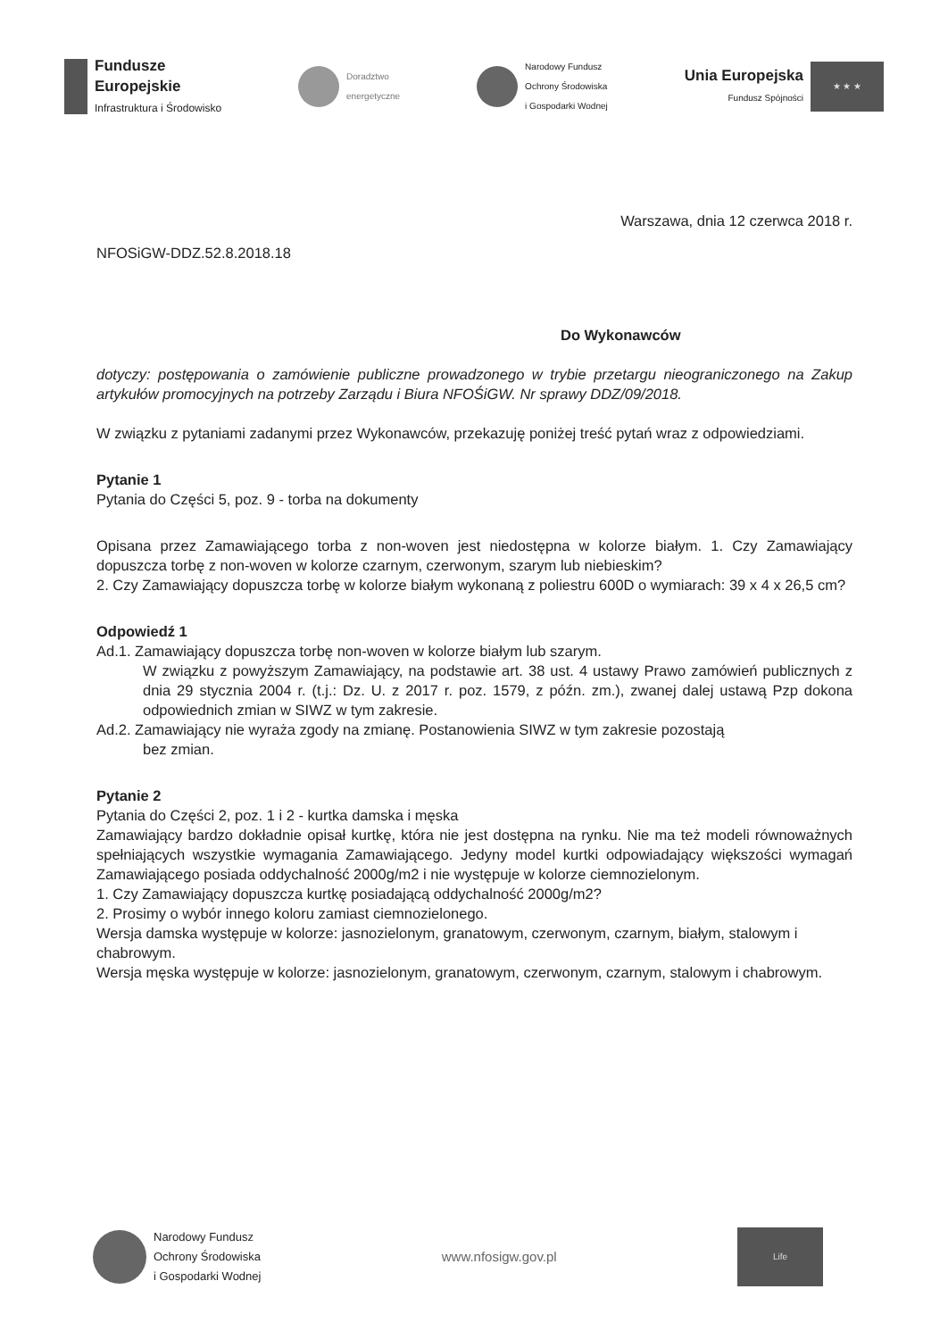Fundusze
Europejskie
Infrastruktura i Środowisko
Doradztwo
energetyczne
Narodowy Fundusz
Ochrony Środowiska
i Gospodarki Wodnej
Unia Europejska
Fundusz Spójności
★ ★ ★
Warszawa, dnia 12 czerwca 2018 r.
NFOSiGW-DDZ.52.8.2018.18
Do Wykonawców
dotyczy: postępowania o zamówienie publiczne prowadzonego w trybie przetargu nieograniczonego na Zakup artykułów promocyjnych na potrzeby Zarządu i Biura NFOŚiGW. Nr sprawy DDZ/09/2018.
W związku z pytaniami zadanymi przez Wykonawców, przekazuję poniżej treść pytań wraz z odpowiedziami.
Pytanie 1
Pytania do Części 5, poz. 9 - torba na dokumenty
Opisana przez Zamawiającego torba z non-woven jest niedostępna w kolorze białym. 1. Czy Zamawiający dopuszcza torbę z non-woven w kolorze czarnym, czerwonym, szarym lub niebieskim?
2. Czy Zamawiający dopuszcza torbę w kolorze białym wykonaną z poliestru 600D o wymiarach: 39 x 4 x 26,5 cm?
Odpowiedź 1
Ad.1. Zamawiający dopuszcza torbę non-woven w kolorze białym lub szarym.
W związku z powyższym Zamawiający, na podstawie art. 38 ust. 4 ustawy Prawo zamówień publicznych z dnia 29 stycznia 2004 r. (t.j.: Dz. U. z 2017 r. poz. 1579, z późn. zm.), zwanej dalej ustawą Pzp dokona odpowiednich zmian w SIWZ w tym zakresie.
Ad.2. Zamawiający nie wyraża zgody na zmianę. Postanowienia SIWZ w tym zakresie pozostają
bez zmian.
Pytanie 2
Pytania do Części 2, poz. 1 i 2 - kurtka damska i męska
Zamawiający bardzo dokładnie opisał kurtkę, która nie jest dostępna na rynku. Nie ma też modeli równoważnych spełniających wszystkie wymagania Zamawiającego. Jedyny model kurtki odpowiadający większości wymagań Zamawiającego posiada oddychalność 2000g/m2 i nie występuje w kolorze ciemnozielonym.
1. Czy Zamawiający dopuszcza kurtkę posiadającą oddychalność 2000g/m2?
2. Prosimy o wybór innego koloru zamiast ciemnozielonego.
Wersja damska występuje w kolorze: jasnozielonym, granatowym, czerwonym, czarnym, białym, stalowym i chabrowym.
Wersja męska występuje w kolorze: jasnozielonym, granatowym, czerwonym, czarnym, stalowym i chabrowym.
Narodowy Fundusz
Ochrony Środowiska
i Gospodarki Wodnej
www.nfosigw.gov.pl
Life